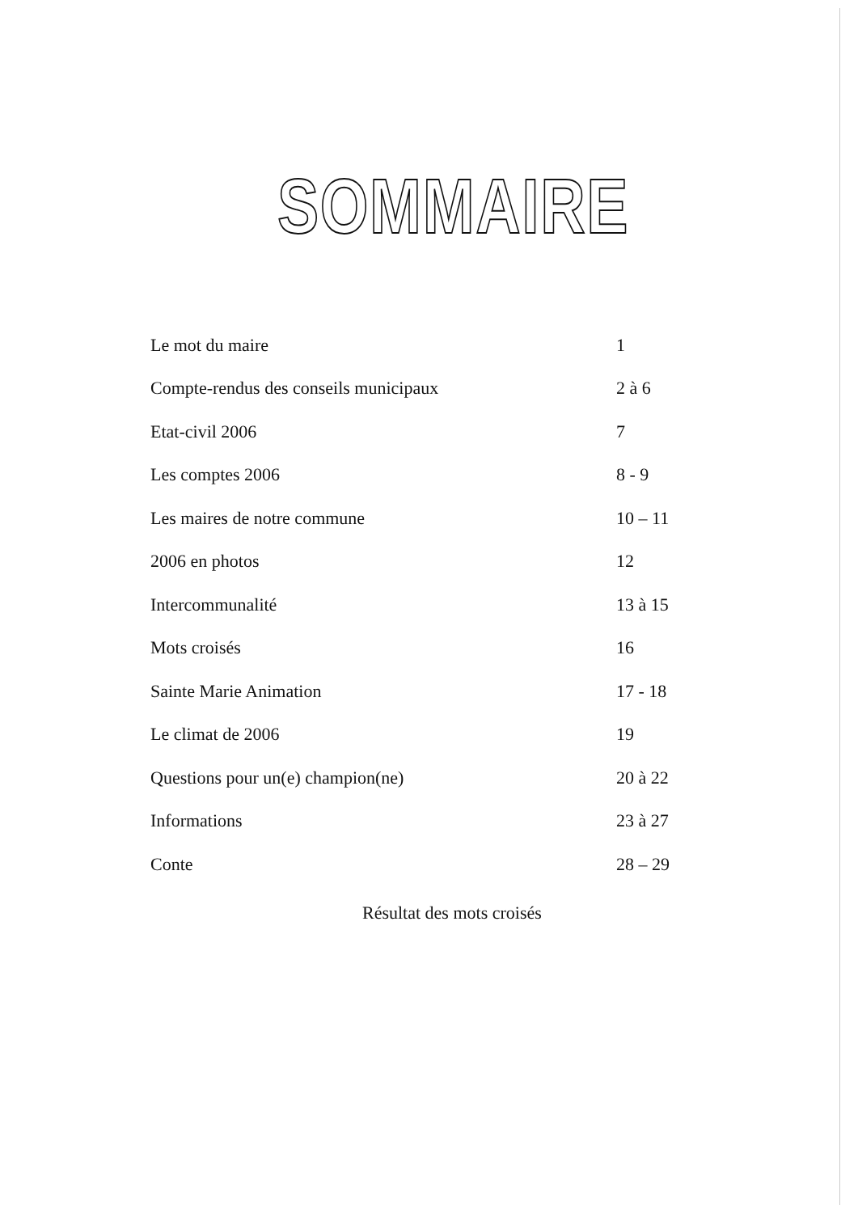SOMMAIRE
| Le mot du maire | 1 |
| Compte-rendus des conseils municipaux | 2 à 6 |
| Etat-civil 2006 | 7 |
| Les comptes 2006 | 8 - 9 |
| Les maires de notre commune | 10 – 11 |
| 2006 en photos | 12 |
| Intercommunalité | 13 à 15 |
| Mots croisés | 16 |
| Sainte Marie Animation | 17 - 18 |
| Le climat de 2006 | 19 |
| Questions pour un(e) champion(ne) | 20 à 22 |
| Informations | 23 à 27 |
| Conte | 28 – 29 |
Résultat des mots croisés